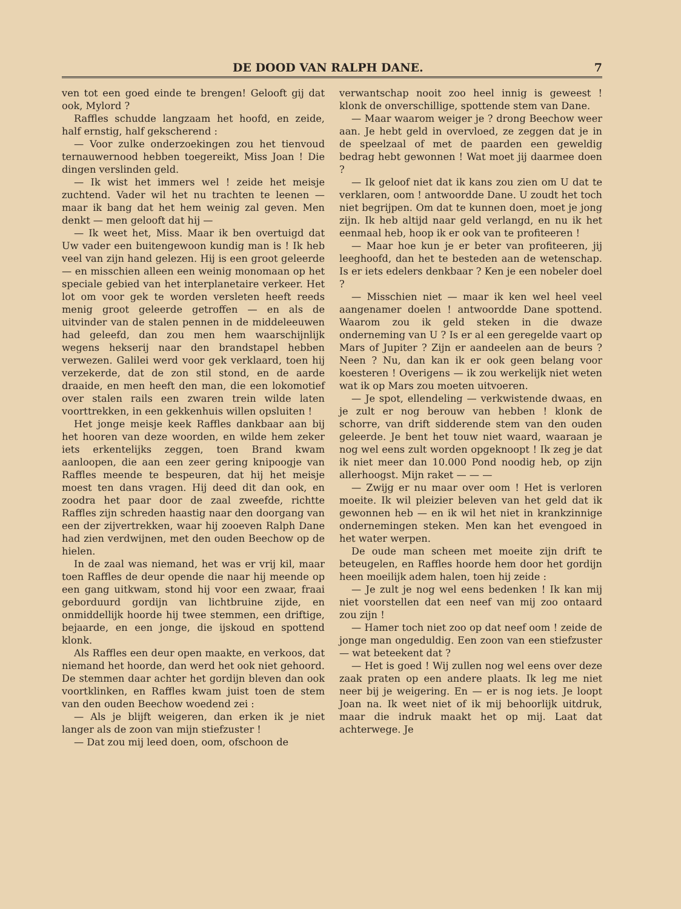DE DOOD VAN RALPH DANE. 7
ven tot een goed einde te brengen! Gelooft gij dat ook, Mylord ?
Raffles schudde langzaam het hoofd, en zeide, half ernstig, half gekscherend :
— Voor zulke onderzoekingen zou het tienvoud ternauwernood hebben toegereikt, Miss Joan ! Die dingen verslinden geld.
— Ik wist het immers wel ! zeide het meisje zuchtend. Vader wil het nu trachten te leenen — maar ik bang dat het hem weinig zal geven. Men denkt — men gelooft dat hij —
— Ik weet het, Miss. Maar ik ben overtuigd dat Uw vader een buitengewoon kundig man is ! Ik heb veel van zijn hand gelezen. Hij is een groot geleerde — en misschien alleen een weinig monomaan op het speciale gebied van het interplanetaire verkeer. Het lot om voor gek te worden versleten heeft reeds menig groot geleerde getroffen — en als de uitvinder van de stalen pennen in de middeleeuwen had geleefd, dan zou men hem waarschijnlijk wegens hekserij naar den brandstapel hebben verwezen. Galilei werd voor gek verklaard, toen hij verzekerde, dat de zon stil stond, en de aarde draaide, en men heeft den man, die een lokomotief over stalen rails een zwaren trein wilde laten voorttrekken, in een gekkenhuis willen opsluiten !
Het jonge meisje keek Raffles dankbaar aan bij het hooren van deze woorden, en wilde hem zeker iets erkentelijks zeggen, toen Brand kwam aanloopen, die aan een zeer gering knipoogje van Raffles meende te bespeuren, dat hij het meisje moest ten dans vragen. Hij deed dit dan ook, en zoodra het paar door de zaal zweefde, richtte Raffles zijn schreden haastig naar den doorgang van een der zijvertrekken, waar hij zooeven Ralph Dane had zien verdwijnen, met den ouden Beechow op de hielen.
In de zaal was niemand, het was er vrij kil, maar toen Raffles de deur opende die naar hij meende op een gang uitkwam, stond hij voor een zwaar, fraai geborduurd gordijn van lichtbruine zijde, en onmiddellijk hoorde hij twee stemmen, een driftige, bejaarde, en een jonge, die ijskoud en spottend klonk.
Als Raffles een deur open maakte, en verkoos, dat niemand het hoorde, dan werd het ook niet gehoord. De stemmen daar achter het gordijn bleven dan ook voortklinken, en Raffles kwam juist toen de stem van den ouden Beechow woedend zei :
— Als je blijft weigeren, dan erken ik je niet langer als de zoon van mijn stiefzuster !
— Dat zou mij leed doen, oom, ofschoon de
verwantschap nooit zoo heel innig is geweest ! klonk de onverschillige, spottende stem van Dane.
— Maar waarom weiger je ? drong Beechow weer aan. Je hebt geld in overvloed, ze zeggen dat je in de speelzaal of met de paarden een geweldig bedrag hebt gewonnen ! Wat moet jij daarmee doen ?
— Ik geloof niet dat ik kans zou zien om U dat te verklaren, oom ! antwoordde Dane. U zoudt het toch niet begrijpen. Om dat te kunnen doen, moet je jong zijn. Ik heb altijd naar geld verlangd, en nu ik het eenmaal heb, hoop ik er ook van te profiteeren !
— Maar hoe kun je er beter van profiteeren, jij leeghoofd, dan het te besteden aan de wetenschap. Is er iets edelers denkbaar ? Ken je een nobeler doel ?
— Misschien niet — maar ik ken wel heel veel aangenamer doelen ! antwoordde Dane spottend. Waarom zou ik geld steken in die dwaze onderneming van U ? Is er al een geregelde vaart op Mars of Jupiter ? Zijn er aandeelen aan de beurs ? Neen ? Nu, dan kan ik er ook geen belang voor koesteren ! Overigens — ik zou werkelijk niet weten wat ik op Mars zou moeten uitvoeren.
— Je spot, ellendeling — verkwistende dwaas, en je zult er nog berouw van hebben ! klonk de schorre, van drift sidderende stem van den ouden geleerde. Je bent het touw niet waard, waaraan je nog wel eens zult worden opgeknoopt ! Ik zeg je dat ik niet meer dan 10.000 Pond noodig heb, op zijn allerhoogst. Mijn raket — — —
— Zwijg er nu maar over oom ! Het is verloren moeite. Ik wil pleizier beleven van het geld dat ik gewonnen heb — en ik wil het niet in krankzinnige ondernemingen steken. Men kan het evengoed in het water werpen.
De oude man scheen met moeite zijn drift te beteugelen, en Raffles hoorde hem door het gordijn heen moeilijk adem halen, toen hij zeide :
— Je zult je nog wel eens bedenken ! Ik kan mij niet voorstellen dat een neef van mij zoo ontaard zou zijn !
— Hamer toch niet zoo op dat neef oom ! zeide de jonge man ongeduldig. Een zoon van een stiefzuster — wat beteekent dat ?
— Het is goed ! Wij zullen nog wel eens over deze zaak praten op een andere plaats. Ik leg me niet neer bij je weigering. En — er is nog iets. Je loopt Joan na. Ik weet niet of ik mij behoorlijk uitdruk, maar die indruk maakt het op mij. Laat dat achterwege. Je